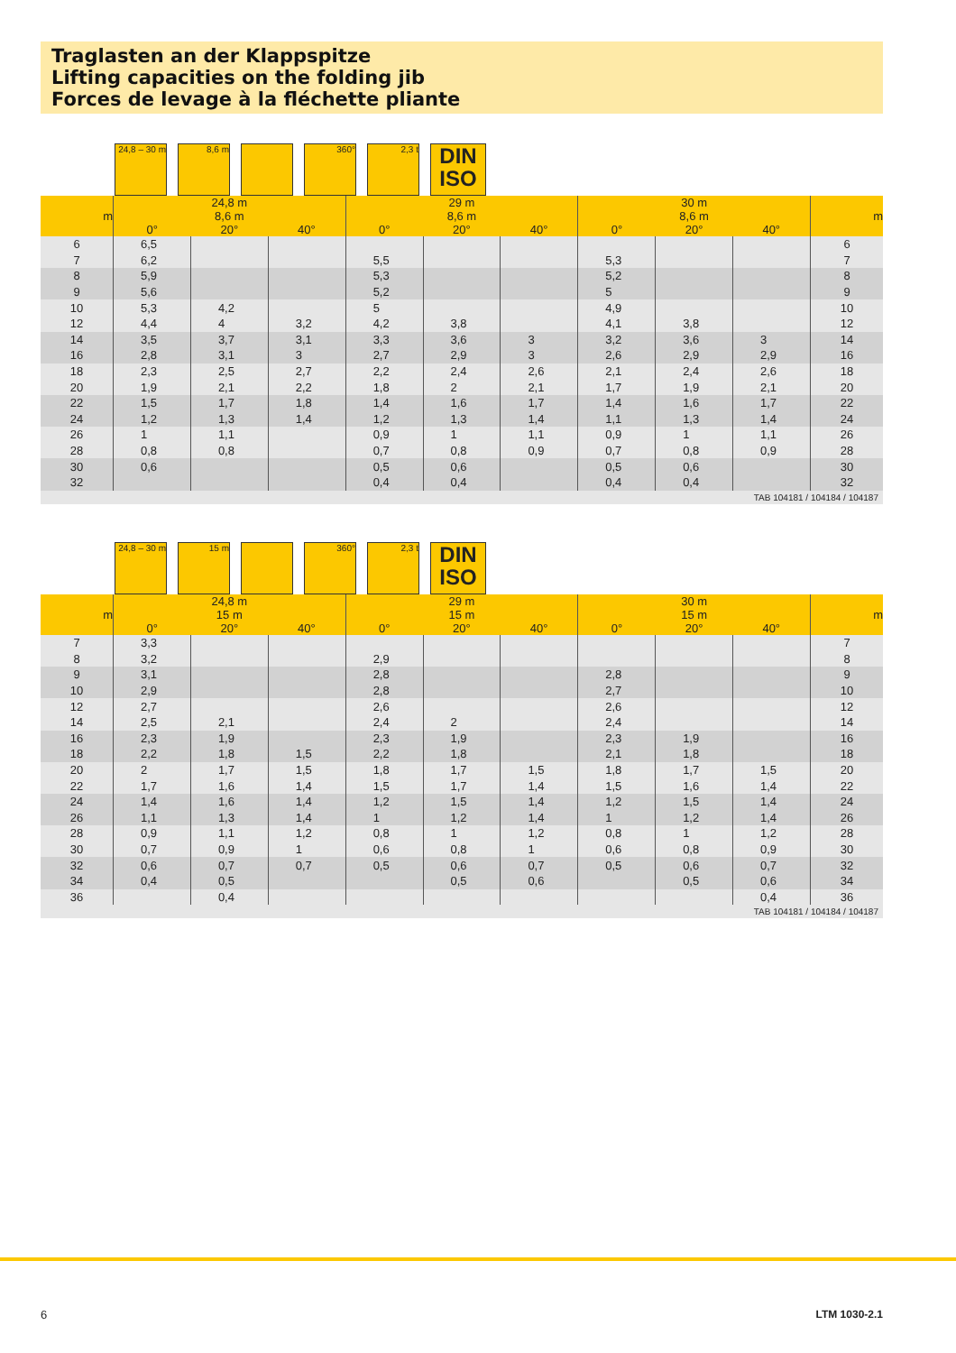Traglasten an der Klappspitze
Lifting capacities on the folding jib
Forces de levage à la fléchette pliante
24,8 – 30 m
8,6 m
360°
2,3 t
DIN
ISO
| m | 24,8 m 8,6 m | | | 29 m 8,6 m | | | 30 m 8,6 m | | | m |
| --- | --- | --- | --- | --- | --- | --- | --- | --- | --- | --- |
| | 0° | 20° | 40° | 0° | 20° | 40° | 0° | 20° | 40° | |
| 6 | 6,5 | | | | | | | | | 6 |
| 7 | 6,2 | | | 5,5 | | | 5,3 | | | 7 |
| 8 | 5,9 | | | 5,3 | | | 5,2 | | | 8 |
| 9 | 5,6 | | | 5,2 | | | 5 | | | 9 |
| 10 | 5,3 | 4,2 | | 5 | | | 4,9 | | | 10 |
| 12 | 4,4 | 4 | 3,2 | 4,2 | 3,8 | | 4,1 | 3,8 | | 12 |
| 14 | 3,5 | 3,7 | 3,1 | 3,3 | 3,6 | 3 | 3,2 | 3,6 | 3 | 14 |
| 16 | 2,8 | 3,1 | 3 | 2,7 | 2,9 | 3 | 2,6 | 2,9 | 2,9 | 16 |
| 18 | 2,3 | 2,5 | 2,7 | 2,2 | 2,4 | 2,6 | 2,1 | 2,4 | 2,6 | 18 |
| 20 | 1,9 | 2,1 | 2,2 | 1,8 | 2 | 2,1 | 1,7 | 1,9 | 2,1 | 20 |
| 22 | 1,5 | 1,7 | 1,8 | 1,4 | 1,6 | 1,7 | 1,4 | 1,6 | 1,7 | 22 |
| 24 | 1,2 | 1,3 | 1,4 | 1,2 | 1,3 | 1,4 | 1,1 | 1,3 | 1,4 | 24 |
| 26 | 1 | 1,1 | | 0,9 | 1 | 1,1 | 0,9 | 1 | 1,1 | 26 |
| 28 | 0,8 | 0,8 | | 0,7 | 0,8 | 0,9 | 0,7 | 0,8 | 0,9 | 28 |
| 30 | 0,6 | | | 0,5 | 0,6 | | 0,5 | 0,6 | | 30 |
| 32 | | | | 0,4 | 0,4 | | 0,4 | 0,4 | | 32 |
TAB 104181 / 104184 / 104187
24,8 – 30 m
15 m
360°
2,3 t
DIN
ISO
| m | 24,8 m 15 m | | | 29 m 15 m | | | 30 m 15 m | | | m |
| --- | --- | --- | --- | --- | --- | --- | --- | --- | --- | --- |
| | 0° | 20° | 40° | 0° | 20° | 40° | 0° | 20° | 40° | |
| 7 | 3,3 | | | | | | | | | 7 |
| 8 | 3,2 | | | 2,9 | | | | | | 8 |
| 9 | 3,1 | | | 2,8 | | | 2,8 | | | 9 |
| 10 | 2,9 | | | 2,8 | | | 2,7 | | | 10 |
| 12 | 2,7 | | | 2,6 | | | 2,6 | | | 12 |
| 14 | 2,5 | 2,1 | | 2,4 | 2 | | 2,4 | | | 14 |
| 16 | 2,3 | 1,9 | | 2,3 | 1,9 | | 2,3 | 1,9 | | 16 |
| 18 | 2,2 | 1,8 | 1,5 | 2,2 | 1,8 | | 2,1 | 1,8 | | 18 |
| 20 | 2 | 1,7 | 1,5 | 1,8 | 1,7 | 1,5 | 1,8 | 1,7 | 1,5 | 20 |
| 22 | 1,7 | 1,6 | 1,4 | 1,5 | 1,7 | 1,4 | 1,5 | 1,6 | 1,4 | 22 |
| 24 | 1,4 | 1,6 | 1,4 | 1,2 | 1,5 | 1,4 | 1,2 | 1,5 | 1,4 | 24 |
| 26 | 1,1 | 1,3 | 1,4 | 1 | 1,2 | 1,4 | 1 | 1,2 | 1,4 | 26 |
| 28 | 0,9 | 1,1 | 1,2 | 0,8 | 1 | 1,2 | 0,8 | 1 | 1,2 | 28 |
| 30 | 0,7 | 0,9 | 1 | 0,6 | 0,8 | 1 | 0,6 | 0,8 | 0,9 | 30 |
| 32 | 0,6 | 0,7 | 0,7 | 0,5 | 0,6 | 0,7 | 0,5 | 0,6 | 0,7 | 32 |
| 34 | 0,4 | 0,5 | | | 0,5 | 0,6 | | 0,5 | 0,6 | 34 |
| 36 | | 0,4 | | | | | | | 0,4 | 36 |
TAB 104181 / 104184 / 104187
6 LTM 1030-2.1